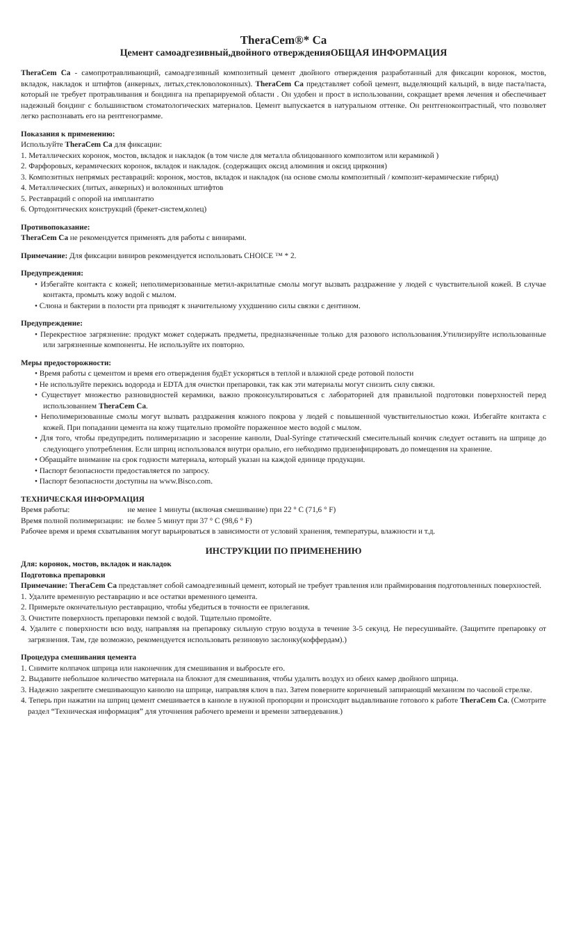TheraCem®* Ca
Цемент самоадгезивный,двойного отвержденияОБЩАЯ ИНФОРМАЦИЯ
TheraCem Ca - самопротравливающий, самоадгезивный композитный цемент двойного отверждения разработанный для фиксации коронок, мостов, вкладок, накладок и штифтов (анкерных, литых,стекловолоконных). TheraCem Ca представляет собой цемент, выделяющий кальций, в виде паста/паста, который не требует протравливания и бондинга на препарируемой области . Он удобен и прост в использовании, сокращает время лечения и обеспечивает надежный бондинг с большинством стоматологических материалов. Цемент выпускается в натуральном оттенке. Он рентгеноконтрастный, что позволяет легко распознавать его на рентгенограмме.
Показания к применению:
Используйте TheraCem Ca для фиксации:
1. Металлических коронок, мостов, вкладок и накладок (в том числе для металла облицованного композитом или керамикой )
2. Фарфоровых, керамических коронок, вкладок и накладок. (содержащих оксид алюминия и оксид циркония)
3. Композитных непрямых реставраций: коронок, мостов, вкладок и накладок (на основе смолы композитный / композит-керамические гибрид)
4. Металлических (литых, анкерных) и волоконных штифтов
5. Реставраций с опорой на имплантатю
6. Ортодонтических конструкций (брекет-систем,колец)
Противопоказание:
TheraCem Ca не рекомендуется применять для работы с винирами.
Примечание: Для фиксации виниров рекомендуется использовать CHOICE ™ * 2.
Предупреждения:
• Избегайте контакта с кожей; неполимеризованные метил-акрилатные смолы могут вызвать раздражение у людей с чувствительной кожей. В случае контакта, промыть кожу водой с мылом.
• Слюна и бактерии в полости рта приводят к значительному ухудшению силы связки с дентином.
Предупреждение:
• Перекрестное загрязнение: продукт может содержать предметы, предназначенные только для разового использования.Утилизируйте использованные или загрязненные компоненты. Не используйте их повторно.
Меры предосторожности:
• Время работы с цементом и время его отверждения будЕт ускоряться в теплой и влажной среде ротовой полости
• Не используйте перекись водорода и EDTA для очистки препаровки, так как эти материалы могут снизить силу связки.
• Существует множество разновидностей керамики, важно проконсультироваться с лабораторией для правильной подготовки поверхностей перед использованием TheraCem Ca.
• Неполимеризованные смолы могут вызвать раздражения кожного покрова у людей с повышенной чувствительностью кожи. Избегайте контакта с кожей. При попадании цемента на кожу тщательно промойте пораженное место водой с мылом.
• Для того, чтобы предупредить полимеризацию и засорение канюли, Dual-Syringe статический смесительный кончик следует оставить на шприце до следующего употребления. Если шприц использовался внутри орально, его небходимо прдизенфицировать до помещения на хранение.
• Обращайте внимание на срок годности материала, который указан на каждой единице продукции.
• Паспорт безопасности предоставляется по запросу.
• Паспорт безопасности доступны на www.Bisco.com.
ТЕХНИЧЕСКАЯ ИНФОРМАЦИЯ
| Время работы: | не менее 1 минуты (включая смешивание) при 22 ° C (71,6 ° F) |
| Время полной полимеризации: | не более 5 минут при 37 ° C (98,6 ° F) |
Рабочее время и время схватывания могут варьироваться в зависимости от условий хранения, температуры, влажности и т.д.
ИНСТРУКЦИИ ПО ПРИМЕНЕНИЮ
Для: коронок, мостов, вкладок и накладок
Подготовка препаровки
Примечание: TheraCem Ca представляет собой самоадгезивный цемент, который не требует травления или праймирования подготовленных поверхностей.
1. Удалите временную реставрацию и все остатки временного цемента.
2. Примерьте окончательную реставрацию, чтобы убедиться в точности ее прилегания.
3. Очистите поверхность препаровки пемзой с водой. Тщательно промойте.
4. Удалите с поверхности всю воду, направляя на препаровку сильную струю воздуха в течение 3-5 секунд. Не пересушивайте. (Защитите препаровку от загрязнения. Там, где возможно, рекомендуется использовать резиновую заслонку(коффердам).)
Процедура смешивания цемента
1. Снимите колпачок шприца или наконечник для смешивания и выбросьте его.
2. Выдавите небольшое количество материала на блокнот для смешивания, чтобы удалить воздух из обеих камер двойного шприца.
3. Надежно закрепите смешивающую канюлю на шприце, направляя ключ в паз. Затем поверните коричневый запирающий механизм по часовой стрелке.
4. Теперь при нажатии на шприц цемент смешивается в канюле в нужной пропорции и происходит выдавливание готового к работе TheraCem Ca. (Смотрите раздел “Техническая информация” для уточнения рабочего времени и времени затвердевания.)